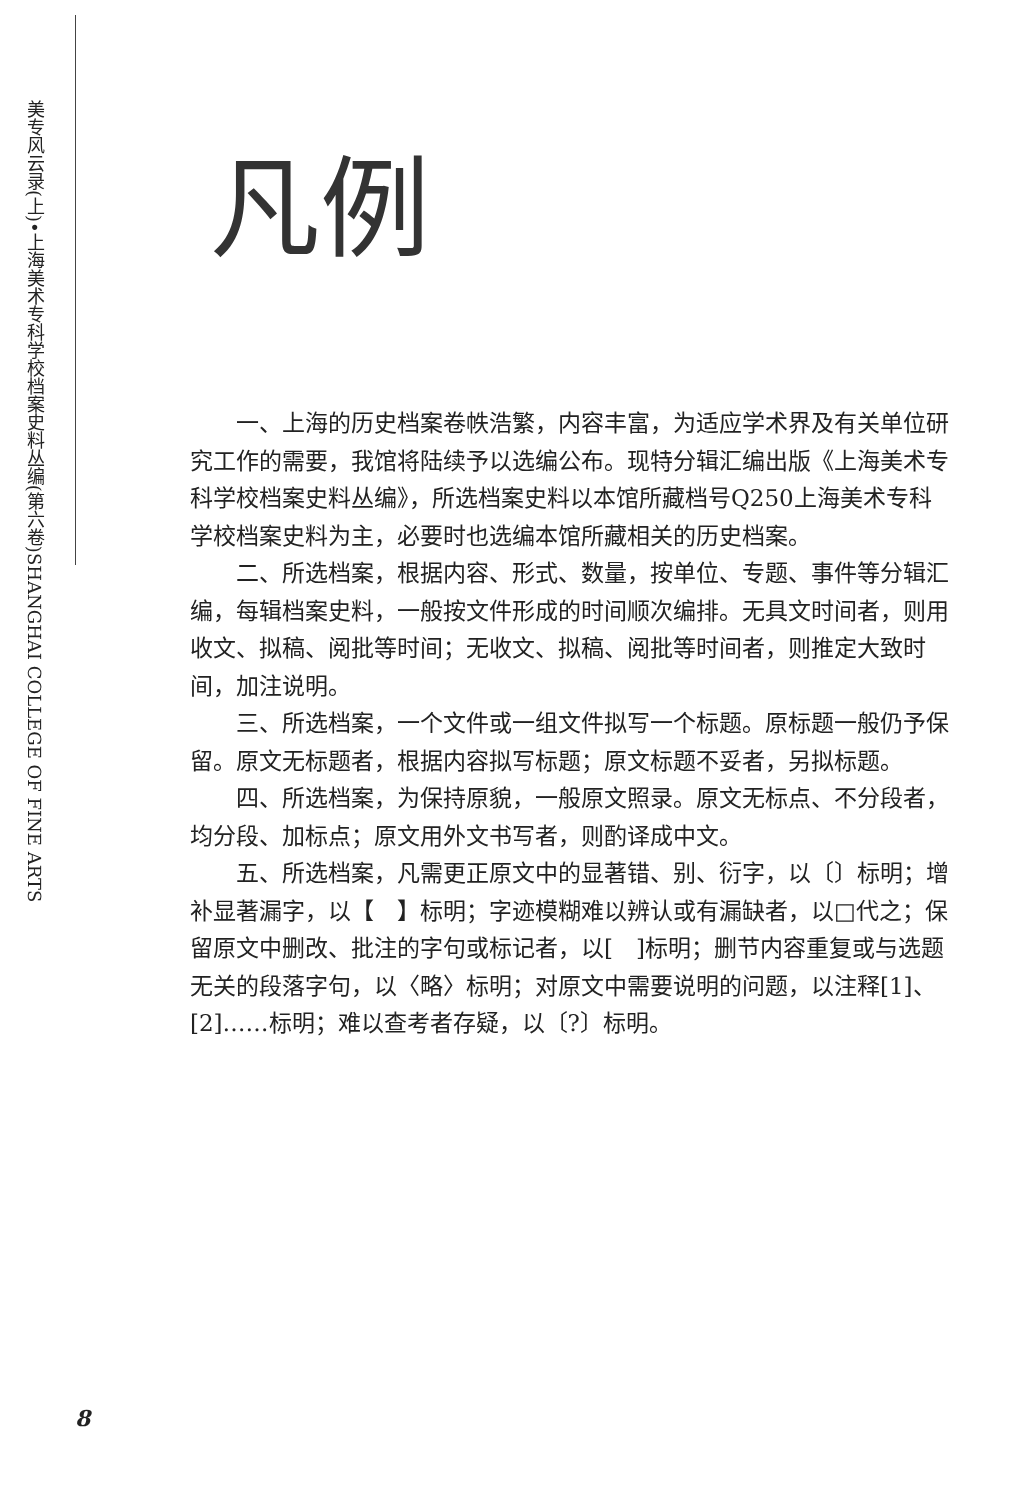美专风云录(上)•上海美术专科学校档案史料丛编(第六卷)
SHANGHAI COLLEGE OF FINE ARTS
凡例
一、上海的历史档案卷帙浩繁，内容丰富，为适应学术界及有关单位研究工作的需要，我馆将陆续予以选编公布。现特分辑汇编出版《上海美术专科学校档案史料丛编》，所选档案史料以本馆所藏档号Q250上海美术专科学校档案史料为主，必要时也选编本馆所藏相关的历史档案。
二、所选档案，根据内容、形式、数量，按单位、专题、事件等分辑汇编，每辑档案史料，一般按文件形成的时间顺次编排。无具文时间者，则用收文、拟稿、阅批等时间；无收文、拟稿、阅批等时间者，则推定大致时间，加注说明。
三、所选档案，一个文件或一组文件拟写一个标题。原标题一般仍予保留。原文无标题者，根据内容拟写标题；原文标题不妥者，另拟标题。
四、所选档案，为保持原貌，一般原文照录。原文无标点、不分段者，均分段、加标点；原文用外文书写者，则酌译成中文。
五、所选档案，凡需更正原文中的显著错、别、衍字，以〔〕标明；增补显著漏字，以【　】标明；字迹模糊难以辨认或有漏缺者，以□代之；保留原文中删改、批注的字句或标记者，以[　]标明；删节内容重复或与选题无关的段落字句，以〈略〉标明；对原文中需要说明的问题，以注释[1]、[2]……标明；难以查考者存疑，以〔?〕标明。
8